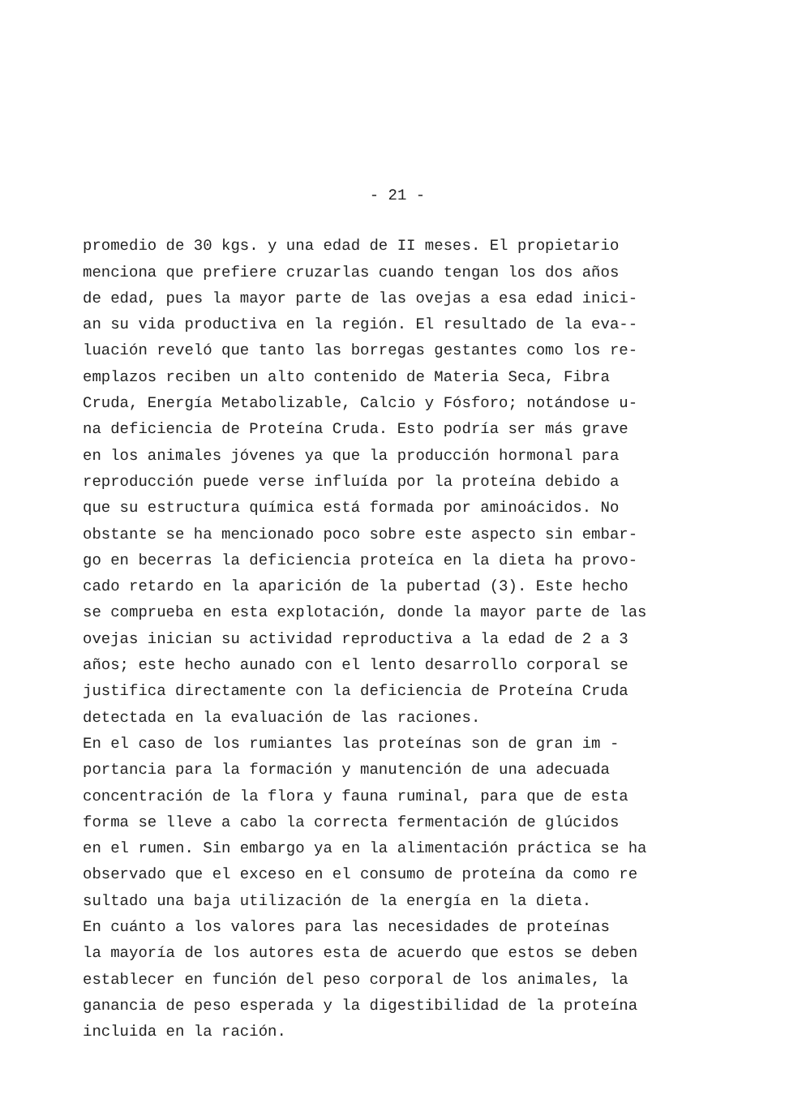- 21 -
promedio de 30 kgs. y una edad de II meses. El propietario menciona que prefiere cruzarlas cuando tengan los dos años de edad, pues la mayor parte de las ovejas a esa edad inici- an su vida productiva en la región. El resultado de la eva-- luación reveló que tanto las borregas gestantes como los re- emplazos reciben un alto contenido de Materia Seca, Fibra Cruda, Energía Metabolizable, Calcio y Fósforo; notándose u- na deficiencia de Proteína Cruda. Esto podría ser más grave en los animales jóvenes ya que la producción hormonal para reproducción puede verse influída por la proteína debido a que su estructura química está formada por aminoácidos. No obstante se ha mencionado poco sobre este aspecto sin embar- go en becerras la deficiencia proteíca en la dieta ha provo- cado retardo en la aparición de la pubertad (3). Este hecho se comprueba en esta explotación, donde la mayor parte de las ovejas inician su actividad reproductiva a la edad de 2 a 3 años; este hecho aunado con el lento desarrollo corporal se justifica directamente con la deficiencia de Proteína Cruda detectada en la evaluación de las raciones.
En el caso de los rumiantes las proteínas son de gran im - portancia para la formación y manutención de una adecuada concentración de la flora y fauna ruminal, para que de esta forma se lleve a cabo la correcta fermentación de glúcidos en el rumen. Sin embargo ya en la alimentación práctica se ha observado que el exceso en el consumo de proteína da como re sultado una baja utilización de la energía en la dieta.
En cuánto a los valores para las necesidades de proteínas la mayoría de los autores esta de acuerdo que estos se deben establecer en función del peso corporal de los animales, la ganancia de peso esperada y la digestibilidad de la proteína incluida en la ración.